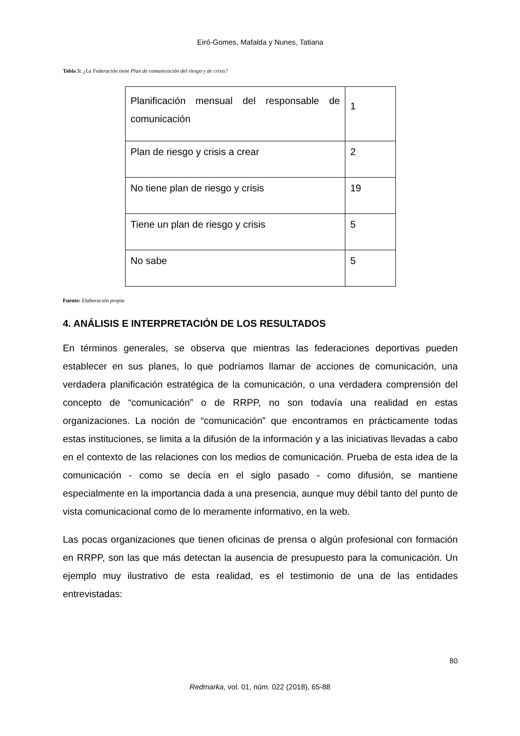Eiró-Gomes, Mafalda y Nunes, Tatiana
Tabla 5: ¿La Federación tiene Plan de comunicación del riesgo y de crisis?
| Planificación mensual del responsable de comunicación | 1 |
| Plan de riesgo y crisis a crear | 2 |
| No tiene plan de riesgo y crisis | 19 |
| Tiene un plan de riesgo y crisis | 5 |
| No sabe | 5 |
Fuente: Elaboración propia
4. ANÁLISIS E INTERPRETACIÓN DE LOS RESULTADOS
En términos generales, se observa que mientras las federaciones deportivas pueden establecer en sus planes, lo que podríamos llamar de acciones de comunicación, una verdadera planificación estratégica de la comunicación, o una verdadera comprensión del concepto de “comunicación” o de RRPP, no son todavía una realidad en estas organizaciones. La noción de “comunicación” que encontramos en prácticamente todas estas instituciones, se limita a la difusión de la información y a las iniciativas llevadas a cabo en el contexto de las relaciones con los medios de comunicación. Prueba de esta idea de la comunicación - como se decía en el siglo pasado - como difusión, se mantiene especialmente en la importancia dada a una presencia, aunque muy débil tanto del punto de vista comunicacional como de lo meramente informativo, en la web.
Las pocas organizaciones que tienen oficinas de prensa o algún profesional con formación en RRPP, son las que más detectan la ausencia de presupuesto para la comunicación. Un ejemplo muy ilustrativo de esta realidad, es el testimonio de una de las entidades entrevistadas:
80
Redmarka, vol. 01, núm. 022 (2018), 65-88